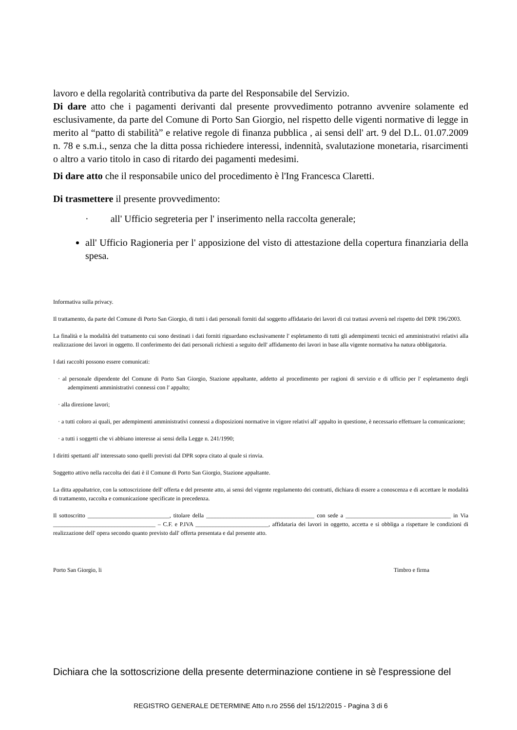lavoro e della regolarità contributiva da parte del Responsabile del Servizio.
Di dare atto che i pagamenti derivanti dal presente provvedimento potranno avvenire solamente ed esclusivamente, da parte del Comune di Porto San Giorgio, nel rispetto delle vigenti normative di legge in merito al “patto di stabilità” e relative regole di finanza pubblica , ai sensi dell' art. 9 del D.L. 01.07.2009 n. 78 e s.m.i., senza che la ditta possa richiedere interessi, indennità, svalutazione monetaria, risarcimenti o altro a vario titolo in caso di ritardo dei pagamenti medesimi.
Di dare atto che il responsabile unico del procedimento è l'Ing Francesca Claretti.
Di trasmettere il presente provvedimento:
· all' Ufficio segreteria per l' inserimento nella raccolta generale;
all' Ufficio Ragioneria per l' apposizione del visto di attestazione della copertura finanziaria della spesa.
Informativa sulla privacy.
Il trattamento, da parte del Comune di Porto San Giorgio, di tutti i dati personali forniti dal soggetto affidatario dei lavori di cui trattasi avverrà nel rispetto del DPR 196/2003.
La finalità e la modalità del trattamento cui sono destinati i dati forniti riguardano esclusivamente l' espletamento di tutti gli adempimenti tecnici ed amministrativi relativi alla realizzazione dei lavori in oggetto. Il conferimento dei dati personali richiesti a seguito dell' affidamento dei lavori in base alla vigente normativa ha natura obbligatoria.
I dati raccolti possono essere comunicati:
· al personale dipendente del Comune di Porto San Giorgio, Stazione appaltante, addetto al procedimento per ragioni di servizio e di ufficio per l' espletamento degli adempimenti amministrativi connessi con l' appalto;
· alla direzione lavori;
· a tutti coloro ai quali, per adempimenti amministrativi connessi a disposizioni normative in vigore relativi all' appalto in questione, è necessario effettuare la comunicazione;
· a tutti i soggetti che vi abbiano interesse ai sensi della Legge n. 241/1990;
I diritti spettanti all' interessato sono quelli previsti dal DPR sopra citato al quale si rinvia.
Soggetto attivo nella raccolta dei dati è il Comune di Porto San Giorgio, Stazione appaltante.
La ditta appaltatrice, con la sottoscrizione dell' offerta e del presente atto, ai sensi del vigente regolamento dei contratti, dichiara di essere a conoscenza e di accettare le modalità di trattamento, raccolta e comunicazione specificate in precedenza.
Il sottoscritto ____________________________, titolare della _____________________________________ con sede a ____________________________________ in Via ___________________________________ – C.F. e P.IVA _________________________, affidataria dei lavori in oggetto, accetta e si obbliga a rispettare le condizioni di realizzazione dell' opera secondo quanto previsto dall' offerta presentata e dal presente atto.
Porto San Giorgio, li Timbro e firma
Dichiara che la sottoscrizione della presente determinazione contiene in sè l'espressione del
REGISTRO GENERALE DETERMINE Atto n.ro 2556 del 15/12/2015 - Pagina 3 di 6